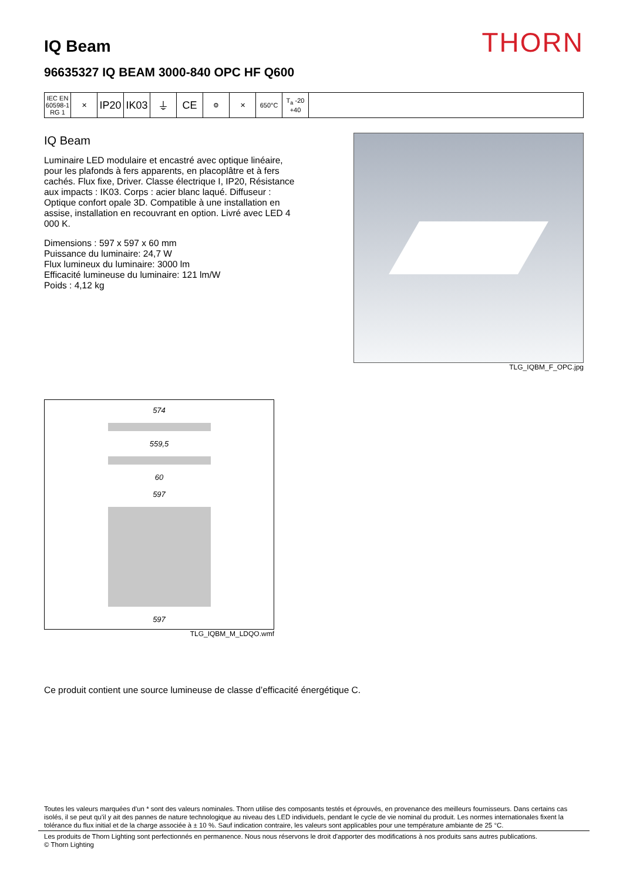IQ Beam
THORN
96635327 IQ BEAM 3000-840 OPC HF Q600
| IEC EN 60598-1 RG 1 | ✕ | IP20 | IK03 | ⏚ | CE | ⚙ | ✕ | 650°C | T<sub>a</sub> -20 +40 | |
IQ Beam
Luminaire LED modulaire et encastré avec optique linéaire, pour les plafonds à fers apparents, en placoplâtre et à fers cachés. Flux fixe, Driver. Classe électrique I, IP20, Résistance aux impacts : IK03. Corps : acier blanc laqué. Diffuseur : Optique confort opale 3D. Compatible à une installation en assise, installation en recouvrant en option. Livré avec LED 4 000 K.
Dimensions : 597 x 597 x 60 mm
Puissance du luminaire: 24,7 W
Flux lumineux du luminaire: 3000 lm
Efficacité lumineuse du luminaire: 121 lm/W
Poids : 4,12 kg
TLG_IQBM_F_OPC.jpg
574
559,5
60
597
597
TLG_IQBM_M_LDQO.wmf
Ce produit contient une source lumineuse de classe d’efficacité énergétique C.
Toutes les valeurs marquées d'un * sont des valeurs nominales. Thorn utilise des composants testés et éprouvés, en provenance des meilleurs fournisseurs. Dans certains cas isolés, il se peut qu’il y ait des pannes de nature technologique au niveau des LED individuels, pendant le cycle de vie nominal du produit. Les normes internationales fixent la tolérance du flux initial et de la charge associée à ± 10 %. Sauf indication contraire, les valeurs sont applicables pour une température ambiante de 25 °C.
Les produits de Thorn Lighting sont perfectionnés en permanence. Nous nous réservons le droit d'apporter des modifications à nos produits sans autres publications.
© Thorn Lighting